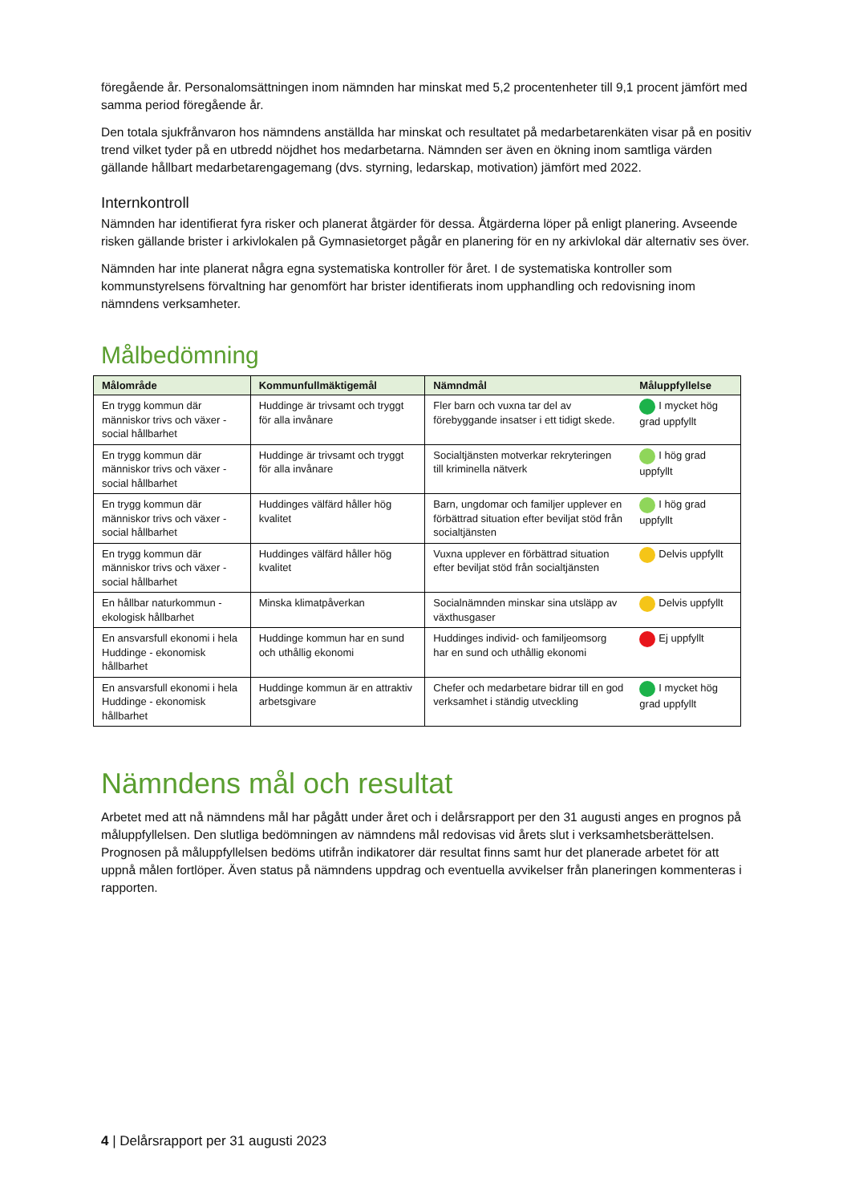föregående år. Personalomsättningen inom nämnden har minskat med 5,2 procentenheter till 9,1 procent jämfört med samma period föregående år.
Den totala sjukfrånvaron hos nämndens anställda har minskat och resultatet på medarbetarenkäten visar på en positiv trend vilket tyder på en utbredd nöjdhet hos medarbetarna. Nämnden ser även en ökning inom samtliga värden gällande hållbart medarbetarengagemang (dvs. styrning, ledarskap, motivation) jämfört med 2022.
Internkontroll
Nämnden har identifierat fyra risker och planerat åtgärder för dessa. Åtgärderna löper på enligt planering. Avseende risken gällande brister i arkivlokalen på Gymnasietorget pågår en planering för en ny arkivlokal där alternativ ses över.
Nämnden har inte planerat några egna systematiska kontroller för året. I de systematiska kontroller som kommunstyrelsens förvaltning har genomfört har brister identifierats inom upphandling och redovisning inom nämndens verksamheter.
Målbedömning
| Målområde | Kommunfullmäktigemål | Nämndmål | Måluppfyllelse |
| --- | --- | --- | --- |
| En trygg kommun där människor trivs och växer - social hållbarhet | Huddinge är trivsamt och tryggt för alla invånare | Fler barn och vuxna tar del av förebyggande insatser i ett tidigt skede. | I mycket hög grad uppfyllt |
| En trygg kommun där människor trivs och växer - social hållbarhet | Huddinge är trivsamt och tryggt för alla invånare | Socialtjänsten motverkar rekryteringen till kriminella nätverk | I hög grad uppfyllt |
| En trygg kommun där människor trivs och växer - social hållbarhet | Huddinges välfärd håller hög kvalitet | Barn, ungdomar och familjer upplever en förbättrad situation efter beviljat stöd från socialtjänsten | I hög grad uppfyllt |
| En trygg kommun där människor trivs och växer - social hållbarhet | Huddinges välfärd håller hög kvalitet | Vuxna upplever en förbättrad situation efter beviljat stöd från socialtjänsten | Delvis uppfyllt |
| En hållbar naturkommun - ekologisk hållbarhet | Minska klimatpåverkan | Socialnämnden minskar sina utsläpp av växthusgaser | Delvis uppfyllt |
| En ansvarsfull ekonomi i hela Huddinge - ekonomisk hållbarhet | Huddinge kommun har en sund och uthållig ekonomi | Huddinges individ- och familjeomsorg har en sund och uthållig ekonomi | Ej uppfyllt |
| En ansvarsfull ekonomi i hela Huddinge - ekonomisk hållbarhet | Huddinge kommun är en attraktiv arbetsgivare | Chefer och medarbetare bidrar till en god verksamhet i ständig utveckling | I mycket hög grad uppfyllt |
Nämndens mål och resultat
Arbetet med att nå nämndens mål har pågått under året och i delårsrapport per den 31 augusti anges en prognos på måluppfyllelsen. Den slutliga bedömningen av nämndens mål redovisas vid årets slut i verksamhetsberättelsen. Prognosen på måluppfyllelsen bedöms utifrån indikatorer där resultat finns samt hur det planerade arbetet för att uppnå målen fortlöper. Även status på nämndens uppdrag och eventuella avvikelser från planeringen kommenteras i rapporten.
4 | Delårsrapport per 31 augusti 2023